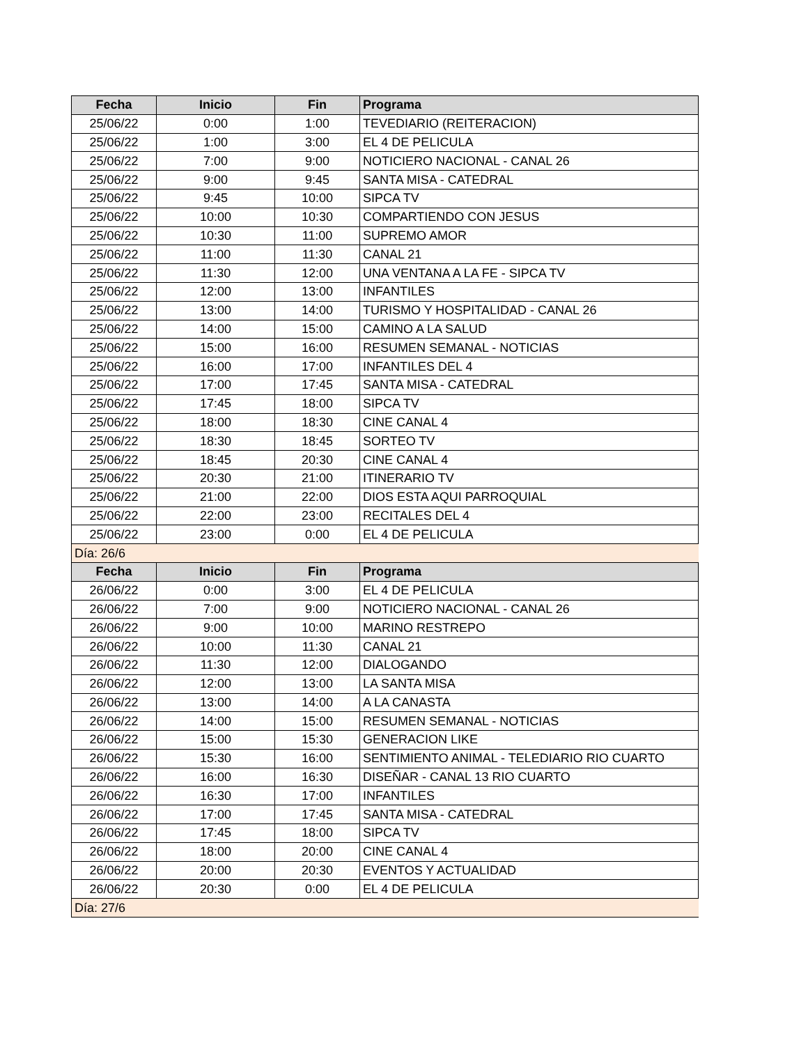| Fecha | Inicio | Fin | Programa |
| --- | --- | --- | --- |
| 25/06/22 | 0:00 | 1:00 | TEVEDIARIO (REITERACION) |
| 25/06/22 | 1:00 | 3:00 | EL 4 DE PELICULA |
| 25/06/22 | 7:00 | 9:00 | NOTICIERO NACIONAL - CANAL 26 |
| 25/06/22 | 9:00 | 9:45 | SANTA MISA - CATEDRAL |
| 25/06/22 | 9:45 | 10:00 | SIPCA TV |
| 25/06/22 | 10:00 | 10:30 | COMPARTIENDO CON JESUS |
| 25/06/22 | 10:30 | 11:00 | SUPREMO AMOR |
| 25/06/22 | 11:00 | 11:30 | CANAL 21 |
| 25/06/22 | 11:30 | 12:00 | UNA VENTANA A LA FE - SIPCA TV |
| 25/06/22 | 12:00 | 13:00 | INFANTILES |
| 25/06/22 | 13:00 | 14:00 | TURISMO Y HOSPITALIDAD - CANAL 26 |
| 25/06/22 | 14:00 | 15:00 | CAMINO A LA SALUD |
| 25/06/22 | 15:00 | 16:00 | RESUMEN SEMANAL - NOTICIAS |
| 25/06/22 | 16:00 | 17:00 | INFANTILES DEL 4 |
| 25/06/22 | 17:00 | 17:45 | SANTA MISA - CATEDRAL |
| 25/06/22 | 17:45 | 18:00 | SIPCA TV |
| 25/06/22 | 18:00 | 18:30 | CINE CANAL 4 |
| 25/06/22 | 18:30 | 18:45 | SORTEO TV |
| 25/06/22 | 18:45 | 20:30 | CINE CANAL 4 |
| 25/06/22 | 20:30 | 21:00 | ITINERARIO TV |
| 25/06/22 | 21:00 | 22:00 | DIOS ESTA AQUI PARROQUIAL |
| 25/06/22 | 22:00 | 23:00 | RECITALES DEL 4 |
| 25/06/22 | 23:00 | 0:00 | EL 4 DE PELICULA |
| Día: 26/6 | | | |
| Fecha | Inicio | Fin | Programa |
| 26/06/22 | 0:00 | 3:00 | EL 4 DE PELICULA |
| 26/06/22 | 7:00 | 9:00 | NOTICIERO NACIONAL - CANAL 26 |
| 26/06/22 | 9:00 | 10:00 | MARINO RESTREPO |
| 26/06/22 | 10:00 | 11:30 | CANAL 21 |
| 26/06/22 | 11:30 | 12:00 | DIALOGANDO |
| 26/06/22 | 12:00 | 13:00 | LA SANTA MISA |
| 26/06/22 | 13:00 | 14:00 | A LA CANASTA |
| 26/06/22 | 14:00 | 15:00 | RESUMEN SEMANAL - NOTICIAS |
| 26/06/22 | 15:00 | 15:30 | GENERACION LIKE |
| 26/06/22 | 15:30 | 16:00 | SENTIMIENTO ANIMAL - TELEDIARIO RIO CUARTO |
| 26/06/22 | 16:00 | 16:30 | DISEÑAR - CANAL 13 RIO CUARTO |
| 26/06/22 | 16:30 | 17:00 | INFANTILES |
| 26/06/22 | 17:00 | 17:45 | SANTA MISA - CATEDRAL |
| 26/06/22 | 17:45 | 18:00 | SIPCA TV |
| 26/06/22 | 18:00 | 20:00 | CINE CANAL 4 |
| 26/06/22 | 20:00 | 20:30 | EVENTOS Y ACTUALIDAD |
| 26/06/22 | 20:30 | 0:00 | EL 4 DE PELICULA |
| Día: 27/6 | | | |